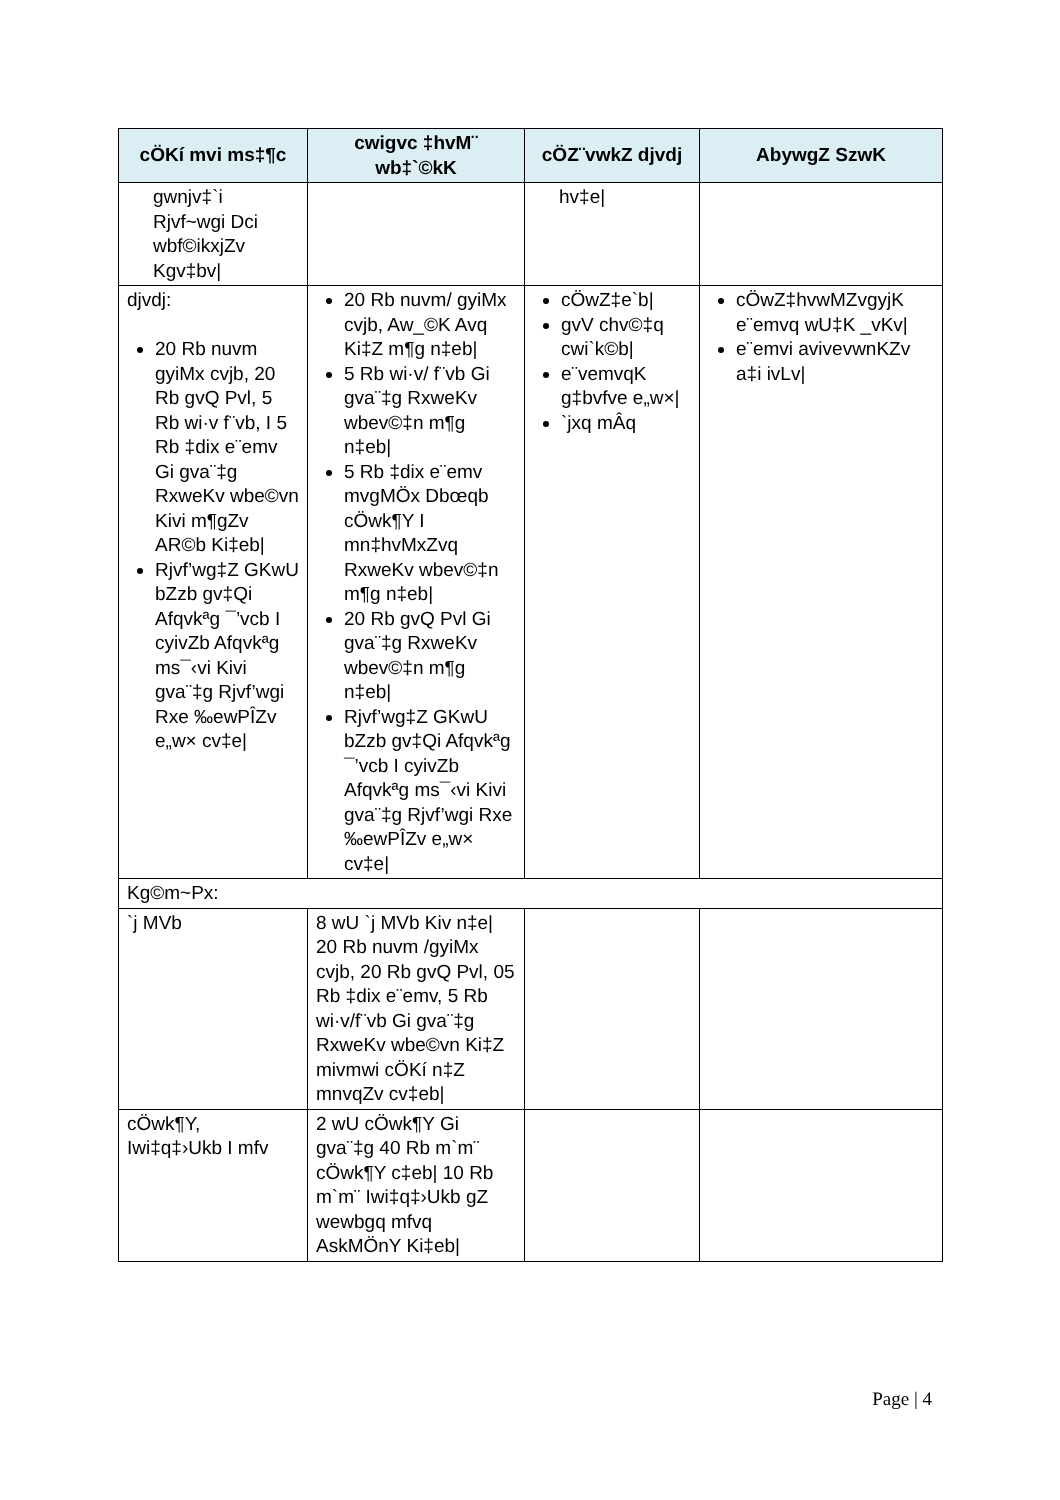| cÖKí mvi ms‡¶c | cwigvc ‡hvM¨ wb‡`©kK | cÖZ¨vwkZ djvdj | AbywgZ SzwK |
| --- | --- | --- | --- |
| gwnjv‡`i Rjvf~wgi Dci wbf©ikxjZv Kgv‡bv/ | | hv‡e/ | |
| djvdj: 20 Rb nuvm gyiMx cvjb, 20 Rb gvQ Pvl, 5 Rb wi·v f¨vb, I 5 Rb ‡dix e¨emv Gi gva¨‡g RxweKv wbe©vn Kivi m¶gZv AR©b Ki‡eb/ Rjvf’wg‡Z GKwU bZzb gv‡Qi Afqvkªg ¯’vcb I cyivZb Afqvkªg ms¯‹vi Kivi gva¨‡g Rjvf’wgi Rxe ‰ewPÎZv e„w× cv‡e/ | 20 Rb nuvm/ gyiMx cvjb, Aw_©K Avq Ki‡Z m¶g n‡eb/ 5 Rb wi·v/ f¨vb Gi gva¨‡g RxweKv wbev©‡n m¶g n‡eb/ 5 Rb ‡dix e¨emv mvgMÖx Dbœqb cÖwk¶Y I mn‡hvMxZvq RxweKv wbev©‡n m¶g n‡eb/ 20 Rb gvQ Pvl Gi gva¨‡g RxweKv wbev©‡n m¶g n‡eb/ Rjvf’wg‡Z GKwU bZzb gv‡Qi Afqvkªg ¯’vcb I cyivZb Afqvkªg ms¯‹vi Kivi gva¨‡g Rjvf’wgi Rxe ‰ewPÎZv e„w× cv‡e/ | cÖwZ‡e`b/ gvV chv©‡q cwi`k©b/ e¨vemvqK g‡bvfve e„w×/ `jxq mÂq | cÖwZ‡hvwMZvgyjK e¨emvq wU‡K _vKv/ e¨emvi avivevwnKZv a‡i ivLv/ |
| Kg©m~Px: | | | |
| `j MVb | 8 wU `j MVb Kiv n‡e/ 20 Rb nuvm /gyiMx cvjb, 20 Rb gvQ Pvl, 05 Rb ‡dix e¨emv, 5 Rb wi·v/f¨vb Gi gva¨‡g RxweKv wbe©vn Ki‡Z mivmwi cÖKí n‡Z mnvqZv cv‡eb/ | | |
| cÖwk¶Y, Iwi‡q‡›Ukb I mfv | 2 wU cÖwk¶Y Gi gva¨‡g 40 Rb m`m¨ cÖwk¶Y c‡eb/ 10 Rb m`m¨ Iwi‡q‡›Ukb gZ wewbgq mfvq AskMÖnY Ki‡eb/ | | |
Page | 4